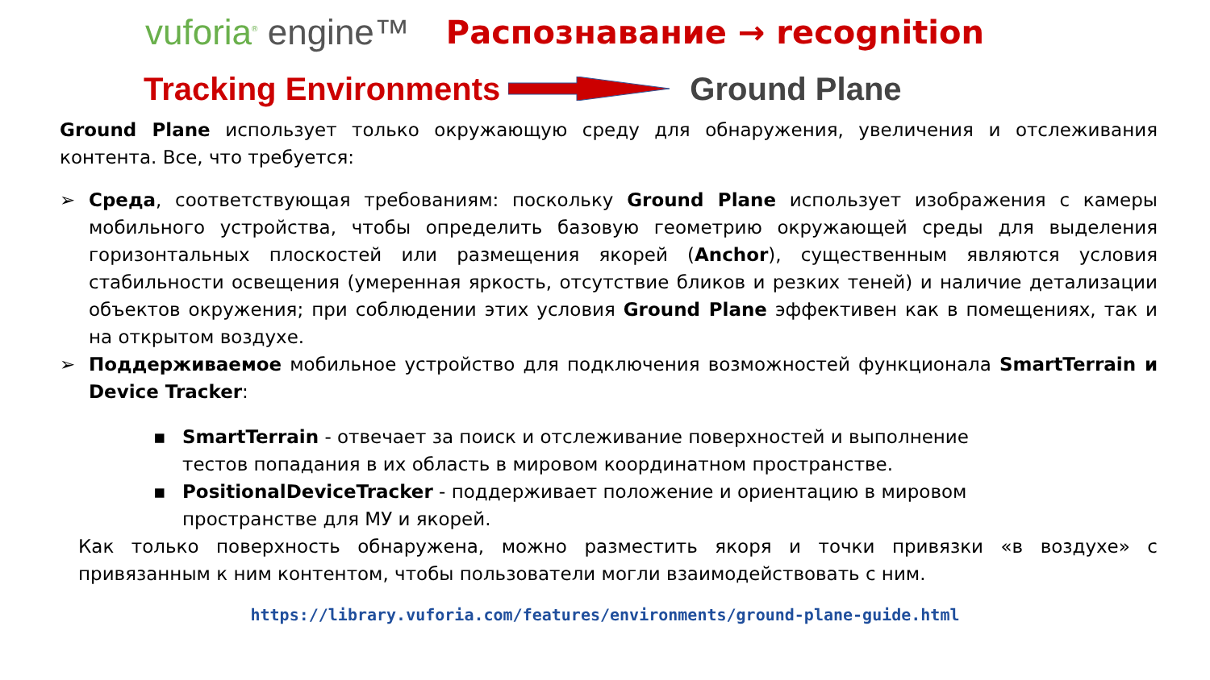vuforia<sup>®</sup> engine™ Распознавание → recognition
Tracking Environments Ground Plane
Ground Plane использует только окружающую среду для обнаружения, увеличения и отслеживания контента. Все, что требуется:
➢ Среда, соответствующая требованиям: поскольку Ground Plane использует изображения с камеры мобильного устройства, чтобы определить базовую геометрию окружающей среды для выделения горизонтальных плоскостей или размещения якорей (Anchor), существенным являются условия стабильности освещения (умеренная яркость, отсутствие бликов и резких теней) и наличие детализации объектов окружения; при соблюдении этих условия Ground Plane эффективен как в помещениях, так и на открытом воздухе.
➢ Поддерживаемое мобильное устройство для подключения возможностей функционала SmartTerrain и Device Tracker:
▪ SmartTerrain - отвечает за поиск и отслеживание поверхностей и выполнение тестов попадания в их область в мировом координатном пространстве.
▪ PositionalDeviceTracker - поддерживает положение и ориентацию в мировом пространстве для МУ и якорей.
Как только поверхность обнаружена, можно разместить якоря и точки привязки «в воздухе» с привязанным к ним контентом, чтобы пользователи могли взаимодействовать с ним.
https://library.vuforia.com/features/environments/ground-plane-guide.html